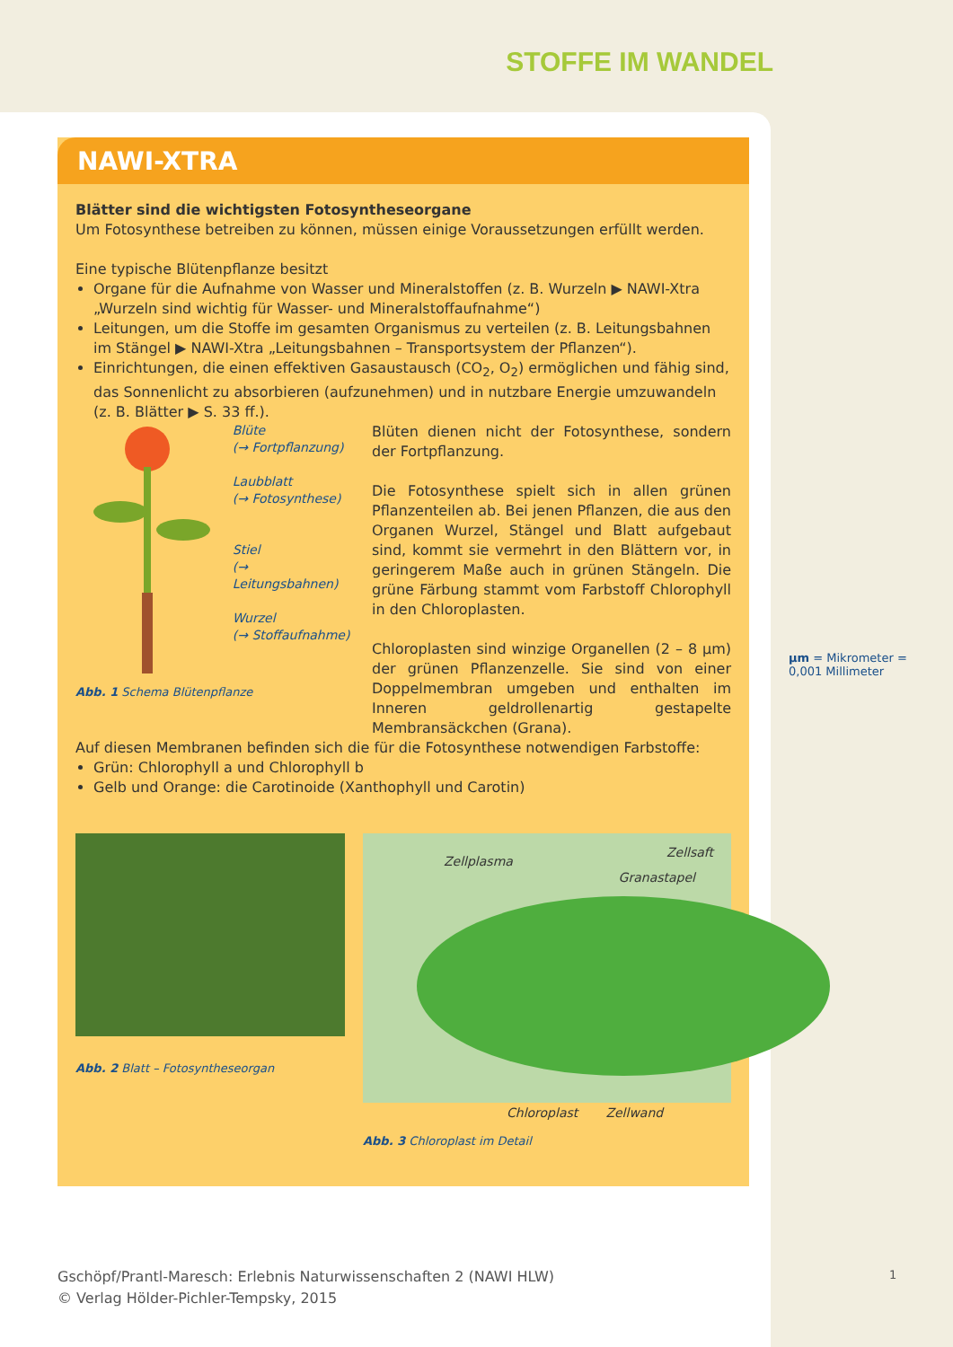STOFFE IM WANDEL
NAWI-XTRA
Blätter sind die wichtigsten Fotosyntheseorgane
Um Fotosynthese betreiben zu können, müssen einige Voraussetzungen erfüllt werden.
Eine typische Blütenpflanze besitzt
Organe für die Aufnahme von Wasser und Mineralstoffen (z. B. Wurzeln ▶ NAWI-Xtra „Wurzeln sind wichtig für Wasser- und Mineralstoffaufnahme“)
Leitungen, um die Stoffe im gesamten Organismus zu verteilen (z. B. Leitungsbahnen im Stängel ▶ NAWI-Xtra „Leitungsbahnen – Transportsystem der Pflanzen“).
Einrichtungen, die einen effektiven Gasaustausch (CO<sub>2</sub>, O<sub>2</sub>) ermöglichen und fähig sind, das Sonnenlicht zu absorbieren (aufzunehmen) und in nutzbare Energie umzuwandeln (z. B. Blätter ▶ S. 33 ff.).
Blüte
(→ Fortpflanzung)
Laubblatt
(→ Fotosynthese)
Stiel
(→ Leitungsbahnen)
Wurzel
(→ Stoffaufnahme)
Abb. 1 Schema Blütenpflanze
Blüten dienen nicht der Fotosynthese, sondern der Fortpflanzung.
Die Fotosynthese spielt sich in allen grünen Pflanzenteilen ab. Bei jenen Pflanzen, die aus den Organen Wurzel, Stängel und Blatt aufgebaut sind, kommt sie vermehrt in den Blättern vor, in geringerem Maße auch in grünen Stängeln. Die grüne Färbung stammt vom Farbstoff Chlorophyll in den Chloroplasten.
Chloroplasten sind winzige Organellen (2 – 8 µm) der grünen Pflanzenzelle. Sie sind von einer Doppelmembran umgeben und enthalten im Inneren geldrollenartig gestapelte Membransäckchen (Grana).
Auf diesen Membranen befinden sich die für die Fotosynthese notwendigen Farbstoffe:
Grün: Chlorophyll a und Chlorophyll b
Gelb und Orange: die Carotinoide (Xanthophyll und Carotin)
Abb. 2 Blatt – Fotosyntheseorgan
Zellplasma
Zellsaft
Granastapel
Chloroplast Zellwand
Abb. 3 Chloroplast im Detail
µm = Mikrometer =
0,001 Millimeter
Gschöpf/Prantl-Maresch: Erlebnis Naturwissenschaften 2 (NAWI HLW)
© Verlag Hölder-Pichler-Tempsky, 2015
1